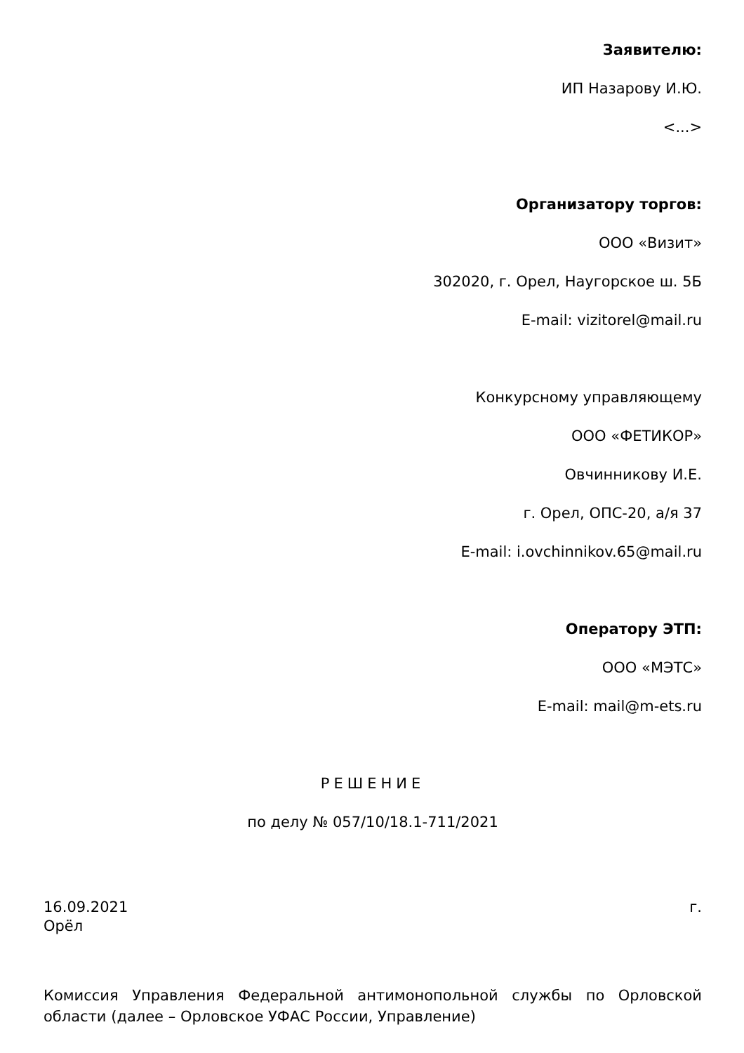Заявителю:
ИП Назарову И.Ю.
<...>
Организатору торгов:
ООО «Визит»
302020, г. Орел, Наугорское ш. 5Б
E-mail: vizitorel@mail.ru
Конкурсному управляющему
ООО «ФЕТИКОР»
Овчинникову И.Е.
г. Орел, ОПС-20, а/я 37
E-mail: i.ovchinnikov.65@mail.ru
Оператору ЭТП:
ООО «МЭТС»
E-mail: mail@m-ets.ru
РЕШЕНИЕ
по делу № 057/10/18.1-711/2021
16.09.2021 г.
Орёл
Комиссия Управления Федеральной антимонопольной службы по Орловской области (далее – Орловское УФАС России, Управление)